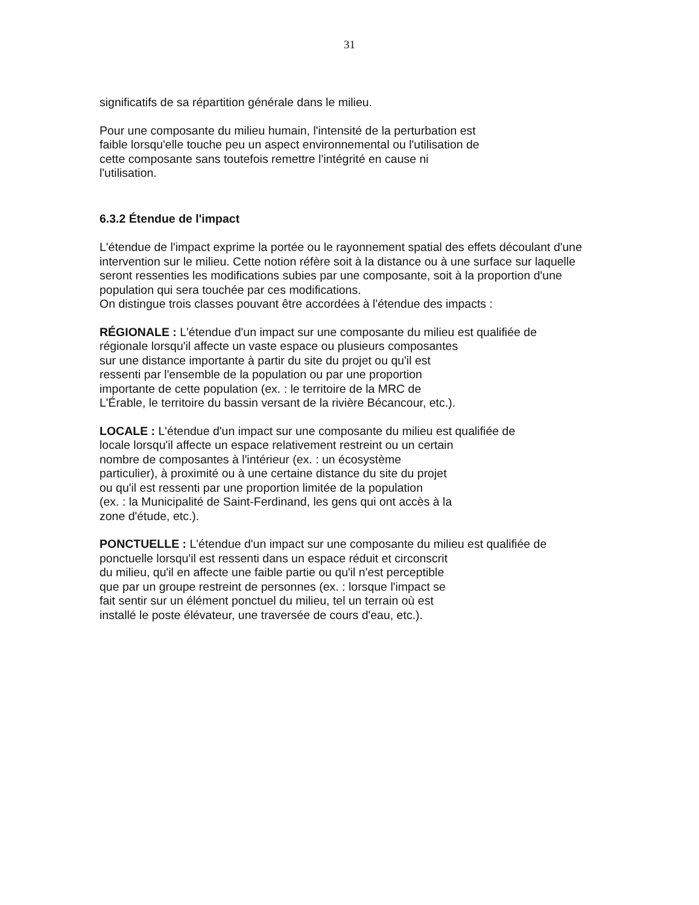31
significatifs de sa répartition générale dans le milieu.
Pour une composante du milieu humain, l'intensité de la perturbation est
faible lorsqu'elle touche peu un aspect environnemental ou l'utilisation de
cette composante sans toutefois remettre l'intégrité en cause ni
l'utilisation.
6.3.2 Étendue de l'impact
L'étendue de l'impact exprime la portée ou le rayonnement spatial des effets découlant d'une intervention sur le milieu. Cette notion réfère soit à la distance ou à une surface sur laquelle seront ressenties les modifications subies par une composante, soit à la proportion d'une population qui sera touchée par ces modifications.
On distingue trois classes pouvant être accordées à l'étendue des impacts :
RÉGIONALE : L'étendue d'un impact sur une composante du milieu est qualifiée de
régionale lorsqu'il affecte un vaste espace ou plusieurs composantes
sur une distance importante à partir du site du projet ou qu'il est
ressenti par l'ensemble de la population ou par une proportion
importante de cette population (ex. : le territoire de la MRC de
L'Érable, le territoire du bassin versant de la rivière Bécancour, etc.).
LOCALE : L'étendue d'un impact sur une composante du milieu est qualifiée de
locale lorsqu'il affecte un espace relativement restreint ou un certain
nombre de composantes à l'intérieur (ex. : un écosystème
particulier), à proximité ou à une certaine distance du site du projet
ou qu'il est ressenti par une proportion limitée de la population
(ex. : la Municipalité de Saint-Ferdinand, les gens qui ont accès à la
zone d'étude, etc.).
PONCTUELLE : L'étendue d'un impact sur une composante du milieu est qualifiée de
ponctuelle lorsqu'il est ressenti dans un espace réduit et circonscrit
du milieu, qu'il en affecte une faible partie ou qu'il n'est perceptible
que par un groupe restreint de personnes (ex. : lorsque l'impact se
fait sentir sur un élément ponctuel du milieu, tel un terrain où est
installé le poste élévateur, une traversée de cours d'eau, etc.).